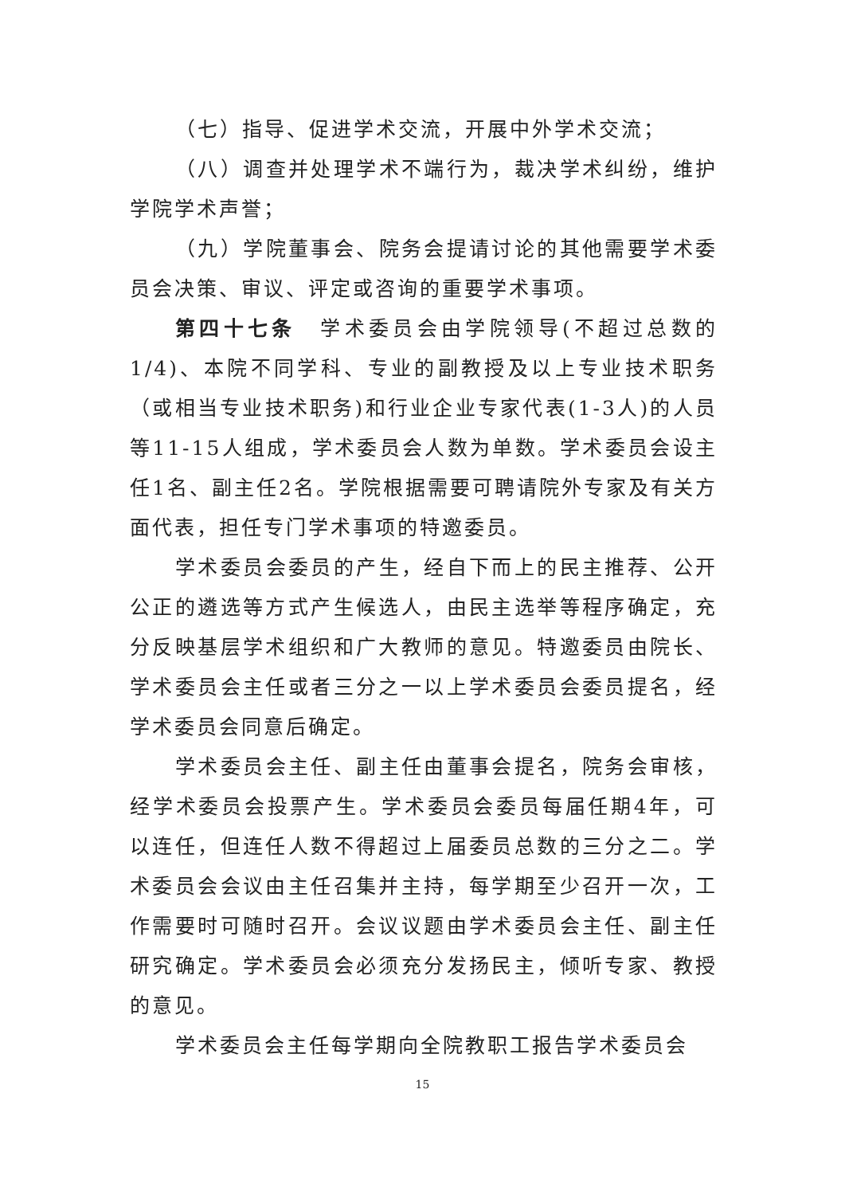（七）指导、促进学术交流，开展中外学术交流；
（八）调查并处理学术不端行为，裁决学术纠纷，维护学院学术声誉；
（九）学院董事会、院务会提请讨论的其他需要学术委员会决策、审议、评定或咨询的重要学术事项。
第四十七条　学术委员会由学院领导(不超过总数的1/4)、本院不同学科、专业的副教授及以上专业技术职务（或相当专业技术职务)和行业企业专家代表(1-3人)的人员等11-15人组成，学术委员会人数为单数。学术委员会设主任1名、副主任2名。学院根据需要可聘请院外专家及有关方面代表，担任专门学术事项的特邀委员。
学术委员会委员的产生，经自下而上的民主推荐、公开公正的遴选等方式产生候选人，由民主选举等程序确定，充分反映基层学术组织和广大教师的意见。特邀委员由院长、学术委员会主任或者三分之一以上学术委员会委员提名，经学术委员会同意后确定。
学术委员会主任、副主任由董事会提名，院务会审核，经学术委员会投票产生。学术委员会委员每届任期4年，可以连任，但连任人数不得超过上届委员总数的三分之二。学术委员会会议由主任召集并主持，每学期至少召开一次，工作需要时可随时召开。会议议题由学术委员会主任、副主任研究确定。学术委员会必须充分发扬民主，倾听专家、教授的意见。
学术委员会主任每学期向全院教职工报告学术委员会
15